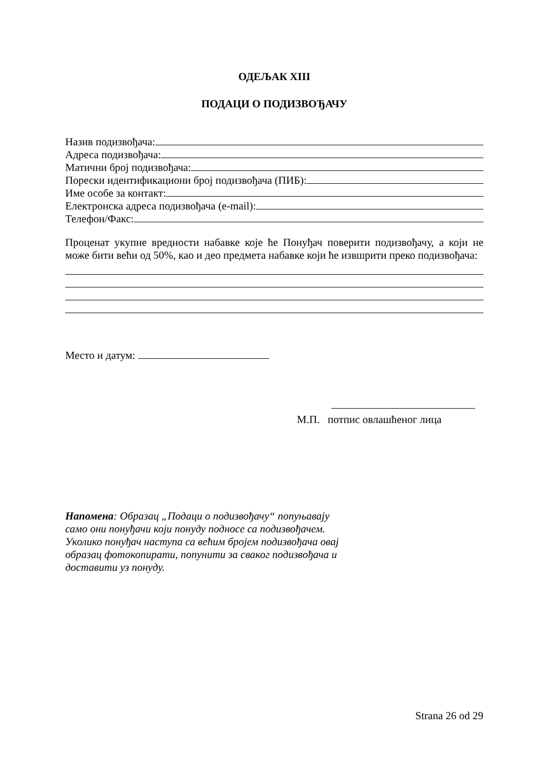ОДЕЉАК XIII
ПОДАЦИ О ПОДИЗВОЂАЧУ
Назив подизвођача:
Адреса подизвођача:
Матични број подизвођача:
Порески идентификациони број подизвођача (ПИБ):
Име особе за контакт:
Електронска адреса подизвођача (e-mail):
Телефон/Факс:
Проценат укупне вредности набавке које ће Понуђач поверити подизвођачу, а који не може бити већи од 50%, као и део предмета набавке који ће извшрити преко подизвођача:
Место и датум:
М.П. потпис овлашћеног лица
Напомена: Образац „Подаци о подизвођачу“ попуњавају само они понуђачи који понуду подносе са подизвођачем.
Уколико понуђач наступа са већим бројем подизвођача овај образац фотокопирати, попунити за сваког подизвођача и доставити уз понуду.
Strana 26 od 29